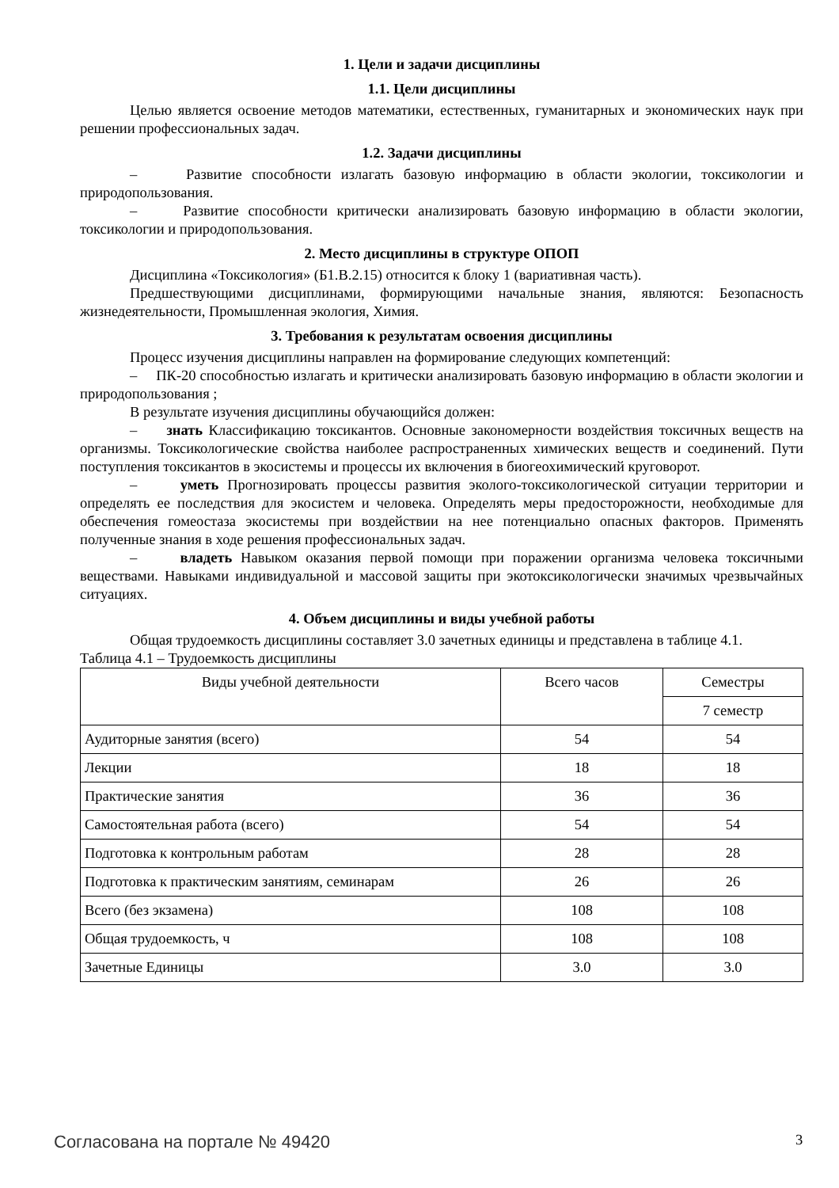1. Цели и задачи дисциплины
1.1. Цели дисциплины
Целью является освоение методов математики, естественных, гуманитарных и экономических наук при решении профессиональных задач.
1.2. Задачи дисциплины
– Развитие способности излагать базовую информацию в области экологии, токсикологии и природопользования.
– Развитие способности критически анализировать базовую информацию в области экологии, токсикологии и природопользования.
2. Место дисциплины в структуре ОПОП
Дисциплина «Токсикология» (Б1.В.2.15) относится к блоку 1 (вариативная часть).
Предшествующими дисциплинами, формирующими начальные знания, являются: Безопасность жизнедеятельности, Промышленная экология, Химия.
3. Требования к результатам освоения дисциплины
Процесс изучения дисциплины направлен на формирование следующих компетенций:
– ПК-20 способностью излагать и критически анализировать базовую информацию в области экологии и природопользования ;
В результате изучения дисциплины обучающийся должен:
– знать Классификацию токсикантов. Основные закономерности воздействия токсичных веществ на организмы. Токсикологические свойства наиболее распространенных химических веществ и соединений. Пути поступления токсикантов в экосистемы и процессы их включения в биогеохимический круговорот.
– уметь Прогнозировать процессы развития эколого-токсикологической ситуации территории и определять ее последствия для экосистем и человека. Определять меры предосторожности, необходимые для обеспечения гомеостаза экосистемы при воздействии на нее потенциально опасных факторов. Применять полученные знания в ходе решения профессиональных задач.
– владеть Навыком оказания первой помощи при поражении организма человека токсичными веществами. Навыками индивидуальной и массовой защиты при экотоксикологически значимых чрезвычайных ситуациях.
4. Объем дисциплины и виды учебной работы
Общая трудоемкость дисциплины составляет 3.0 зачетных единицы и представлена в таблице 4.1.
Таблица 4.1 – Трудоемкость дисциплины
| Виды учебной деятельности | Всего часов | Семестры |
| --- | --- | --- |
| | | 7 семестр |
| Аудиторные занятия (всего) | 54 | 54 |
| Лекции | 18 | 18 |
| Практические занятия | 36 | 36 |
| Самостоятельная работа (всего) | 54 | 54 |
| Подготовка к контрольным работам | 28 | 28 |
| Подготовка к практическим занятиям, семинарам | 26 | 26 |
| Всего (без экзамена) | 108 | 108 |
| Общая трудоемкость, ч | 108 | 108 |
| Зачетные Единицы | 3.0 | 3.0 |
Согласована на портале № 49420 3